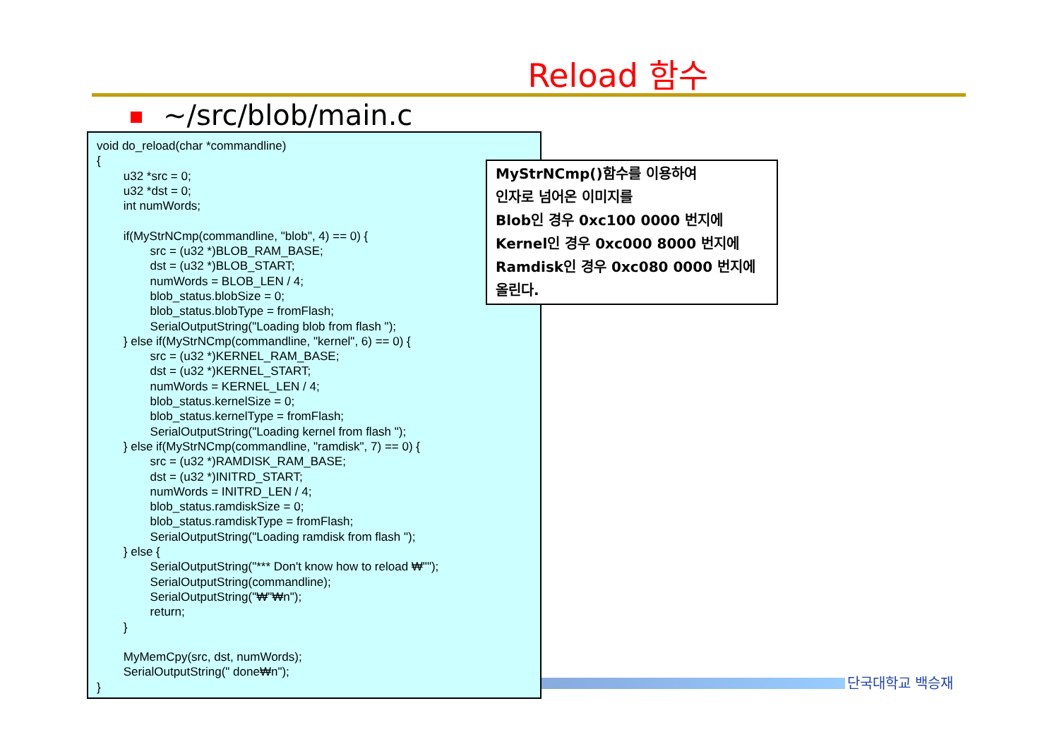Reload 함수
~/src/blob/main.c
void do_reload(char *commandline) { u32 *src = 0; u32 *dst = 0; int numWords; if(MyStrNCmp(commandline, "blob", 4) == 0) { src = (u32 *)BLOB_RAM_BASE; dst = (u32 *)BLOB_START; numWords = BLOB_LEN / 4; blob_status.blobSize = 0; blob_status.blobType = fromFlash; SerialOutputString("Loading blob from flash "); } else if(MyStrNCmp(commandline, "kernel", 6) == 0) { src = (u32 *)KERNEL_RAM_BASE; dst = (u32 *)KERNEL_START; numWords = KERNEL_LEN / 4; blob_status.kernelSize = 0; blob_status.kernelType = fromFlash; SerialOutputString("Loading kernel from flash "); } else if(MyStrNCmp(commandline, "ramdisk", 7) == 0) { src = (u32 *)RAMDISK_RAM_BASE; dst = (u32 *)INITRD_START; numWords = INITRD_LEN / 4; blob_status.ramdiskSize = 0; blob_status.ramdiskType = fromFlash; SerialOutputString("Loading ramdisk from flash "); } else { SerialOutputString("*** Don't know how to reload ₩""); SerialOutputString(commandline); SerialOutputString("₩"₩n"); return; } MyMemCpy(src, dst, numWords); SerialOutputString(" done₩n"); }
MyStrNCmp()함수를 이용하여
인자로 넘어온 이미지를
Blob인 경우 0xc100 0000 번지에
Kernel인 경우 0xc000 8000 번지에
Ramdisk인 경우 0xc080 0000 번지에
올린다.
단국대학교 백승재